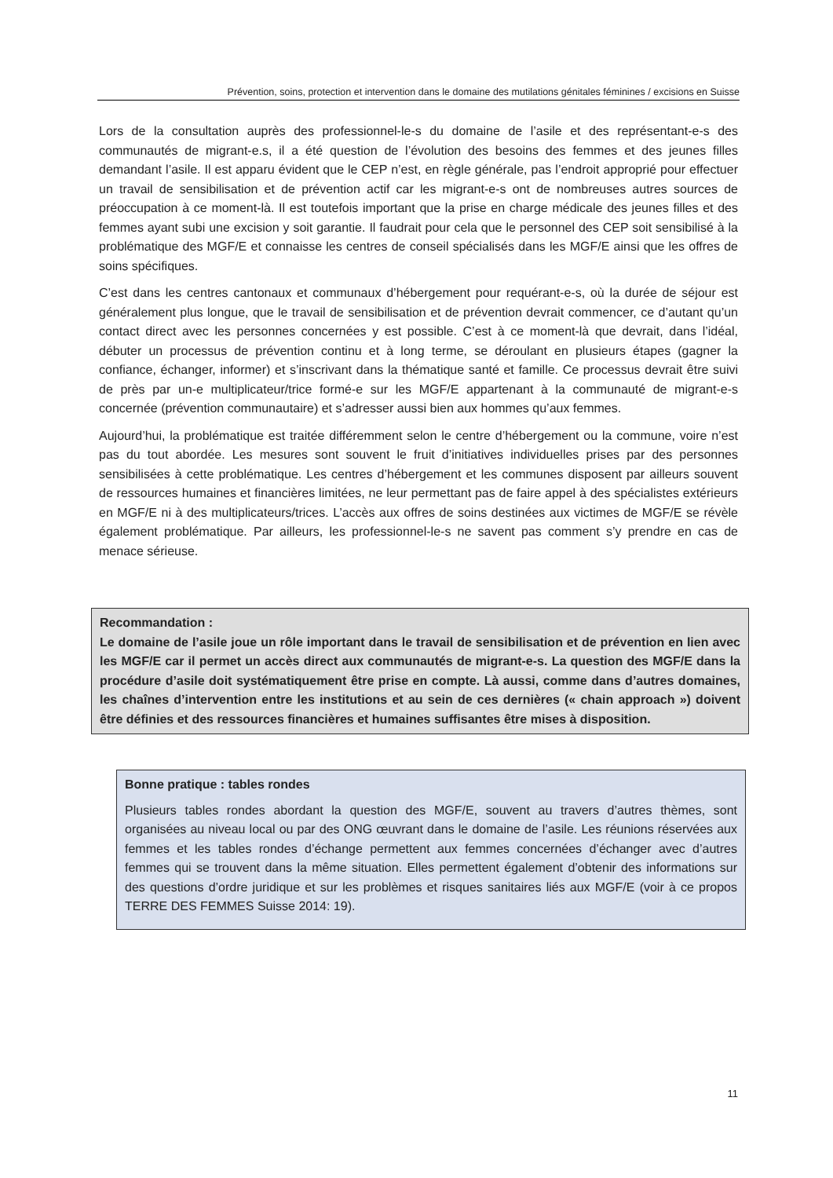Prévention, soins, protection et intervention dans le domaine des mutilations génitales féminines / excisions en Suisse
Lors de la consultation auprès des professionnel-le-s du domaine de l’asile et des représentant-e-s des communautés de migrant-e.s, il a été question de l’évolution des besoins des femmes et des jeunes filles demandant l’asile. Il est apparu évident que le CEP n’est, en règle générale, pas l’endroit approprié pour effectuer un travail de sensibilisation et de prévention actif car les migrant-e-s ont de nombreuses autres sources de préoccupation à ce moment-là. Il est toutefois important que la prise en charge médicale des jeunes filles et des femmes ayant subi une excision y soit garantie. Il faudrait pour cela que le personnel des CEP soit sensibilisé à la problématique des MGF/E et connaisse les centres de conseil spécialisés dans les MGF/E ainsi que les offres de soins spécifiques.
C’est dans les centres cantonaux et communaux d’hébergement pour requérant-e-s, où la durée de séjour est généralement plus longue, que le travail de sensibilisation et de prévention devrait commencer, ce d’autant qu’un contact direct avec les personnes concernées y est possible. C’est à ce moment-là que devrait, dans l’idéal, débuter un processus de prévention continu et à long terme, se déroulant en plusieurs étapes (gagner la confiance, échanger, informer) et s’inscrivant dans la thématique santé et famille. Ce processus devrait être suivi de près par un-e multiplicateur/trice formé-e sur les MGF/E appartenant à la communauté de migrant-e-s concernée (prévention communautaire) et s’adresser aussi bien aux hommes qu’aux femmes.
Aujourd’hui, la problématique est traitée différemment selon le centre d’hébergement ou la commune, voire n’est pas du tout abordée. Les mesures sont souvent le fruit d’initiatives individuelles prises par des personnes sensibilisées à cette problématique. Les centres d’hébergement et les communes disposent par ailleurs souvent de ressources humaines et financières limitées, ne leur permettant pas de faire appel à des spécialistes extérieurs en MGF/E ni à des multiplicateurs/trices. L’accès aux offres de soins destinées aux victimes de MGF/E se révèle également problématique. Par ailleurs, les professionnel-le-s ne savent pas comment s’y prendre en cas de menace sérieuse.
Recommandation :
Le domaine de l’asile joue un rôle important dans le travail de sensibilisation et de prévention en lien avec les MGF/E car il permet un accès direct aux communautés de migrant-e-s. La question des MGF/E dans la procédure d’asile doit systématiquement être prise en compte. Là aussi, comme dans d’autres domaines, les chaînes d’intervention entre les institutions et au sein de ces dernières (« chain approach ») doivent être définies et des ressources financières et humaines suffisantes être mises à disposition.
Bonne pratique : tables rondes
Plusieurs tables rondes abordant la question des MGF/E, souvent au travers d’autres thèmes, sont organisées au niveau local ou par des ONG œuvrant dans le domaine de l’asile. Les réunions réservées aux femmes et les tables rondes d’échange permettent aux femmes concernées d’échanger avec d’autres femmes qui se trouvent dans la même situation. Elles permettent également d’obtenir des informations sur des questions d’ordre juridique et sur les problèmes et risques sanitaires liés aux MGF/E (voir à ce propos TERRE DES FEMMES Suisse 2014: 19).
11